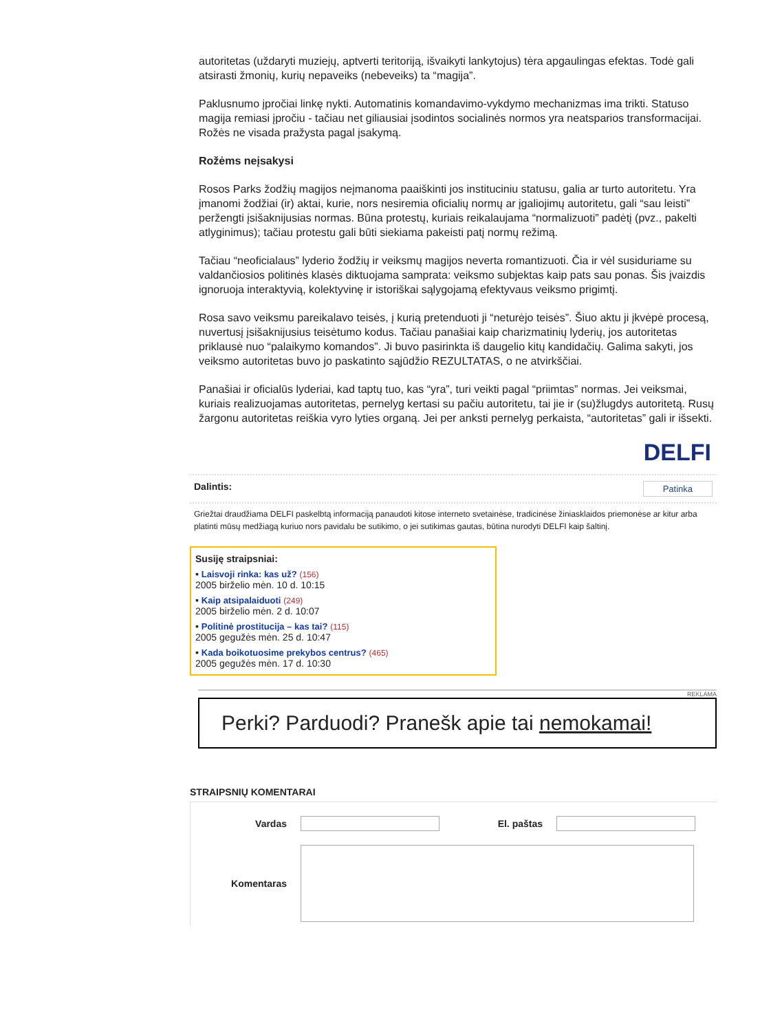autoritetas (uždaryti muziejų, aptverti teritoriją, išvaikyti lankytojus) tėra apgaulingas efektas. Todė gali atsirasti žmonių, kurių nepaveiks (nebeveiks) ta “magija”.
Paklusnumo įpročiai linkę nykti. Automatinis komandavimo-vykdymo mechanizmas ima trikti. Statuso magija remiasi įpročiu - tačiau net giliausiai įsodintos socialinės normos yra neatsparios transformacijai. Rožės ne visada pražysta pagal įsakymą.
Rožėms neįsakysi
Rosos Parks žodžių magijos neįmanoma paaiškinti jos instituciniu statusu, galia ar turto autoritetu. Yra įmanomi žodžiai (ir) aktai, kurie, nors nesiremia oficialių normų ar įgaliojimų autoritetu, gali “sau leisti” peržengti įsišaknijusias normas. Būna protestų, kuriais reikalaujama “normalizuoti” padėtį (pvz., pakelti atlyginimus); tačiau protestu gali būti siekiama pakeisti patį normų režimą.
Tačiau “neoficialaus” lyderio žodžių ir veiksmų magijos neverta romantizuoti. Čia ir vėl susiduriame su valdančiosios politinės klasės diktuojama samprata: veiksmo subjektas kaip pats sau ponas. Šis įvaizdis ignoruoja interaktyvią, kolektyvinę ir istoriškai sąlygojamą efektyvaus veiksmo prigimtį.
Rosa savo veiksmu pareikalavo teisės, į kurią pretenduoti ji “neturėjo teisės”. Šiuo aktu ji įkvėpė procesą, nuvertusį įsišaknijusius teisėtumo kodus. Tačiau panašiai kaip charizmatinių lyderių, jos autoritetas priklausė nuo “palaikymo komandos”. Ji buvo pasirinkta iš daugelio kitų kandidačių. Galima sakyti, jos veiksmo autoritetas buvo jo paskatinto sąjūdžio REZULTATAS, o ne atvirkščiai.
Panašiai ir oficialūs lyderiai, kad taptų tuo, kas “yra”, turi veikti pagal “priimtas” normas. Jei veiksmai, kuriais realizuojamas autoritetas, pernelyg kertasi su pačiu autoritetu, tai jie ir (su)žlugdys autoritetą. Rusų žargonu autoritetas reiškia vyro lyties organą. Jei per anksti pernelyg perkaista, “autoritetas” gali ir išsekti.
DELFI
Dalintis: Patinka
Griežtai draudžiama DELFI paskelbtą informaciją panaudoti kitose interneto svetainėse, tradicinėse žiniasklaidos priemonėse ar kitur arba platinti mūsų medžiagą kuriuo nors pavidalu be sutikimo, o jei sutikimas gautas, būtina nurodyti DELFI kaip šaltinį.
Susiję straipsniai:
▪ Laisvoji rinka: kas už? (156)
2005 birželio mėn. 10 d. 10:15
▪ Kaip atsipalaiduoti (249)
2005 birželio mėn. 2 d. 10:07
▪ Politinė prostitucija – kas tai? (115)
2005 gegužės mėn. 25 d. 10:47
▪ Kada boikotuosime prekybos centrus? (465)
2005 gegužės mėn. 17 d. 10:30
REKLAMA
Perki? Parduodi? Pranešk apie tai nemokamai!
STRAIPSNIŲ KOMENTARAI
Vardas El. paštas
Komentaras